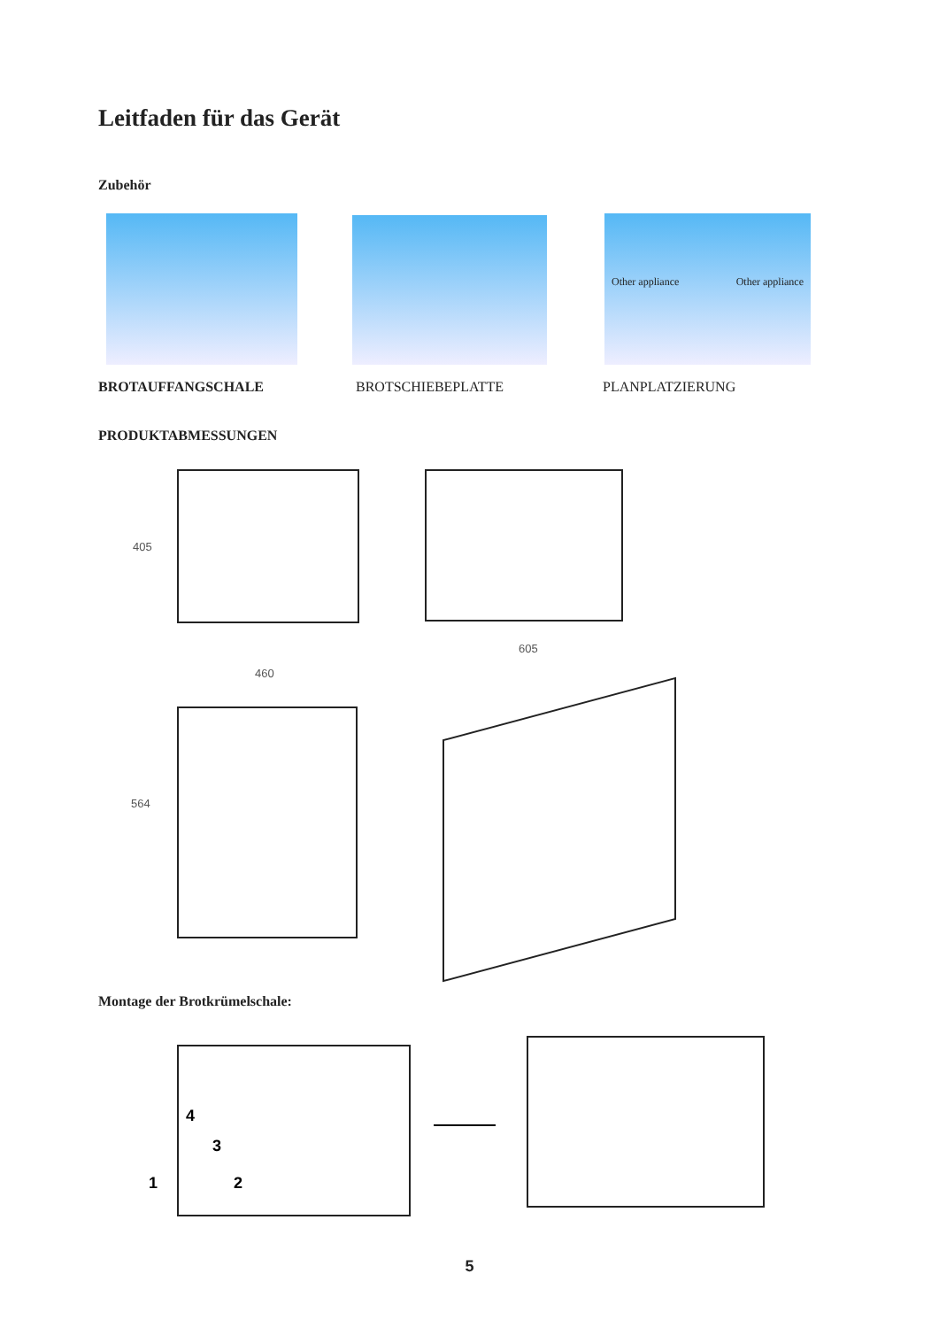Leitfaden für das Gerät
Zubehör
Other appliance Other appliance
BROTAUFFANGSCHALE BROTSCHIEBEPLATTE PLANPLATZIERUNG
PRODUKTABMESSUNGEN
405
605
460
564
Montage der Brotkrümelschale:
1 2
3
4
5